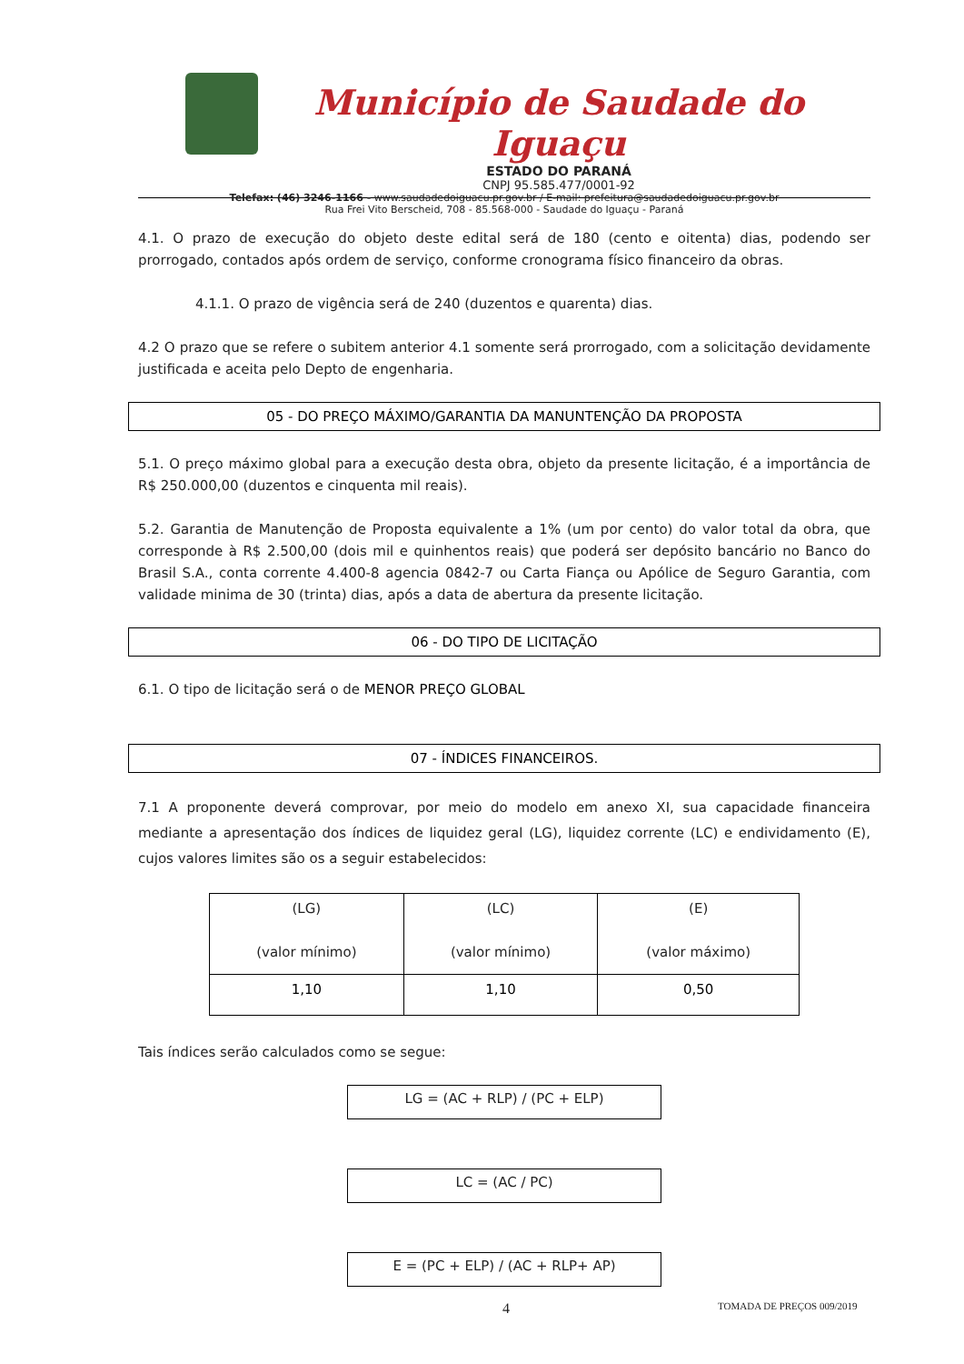Município de Saudade do Iguaçu
ESTADO DO PARANÁ
CNPJ 95.585.477/0001-92
Telefax: (46) 3246-1166 - www.saudadedoiguacu.pr.gov.br / E-mail: prefeitura@saudadedoiguacu.pr.gov.br
Rua Frei Vito Berscheid, 708 - 85.568-000 - Saudade do Iguaçu - Paraná
4.1. O prazo de execução do objeto deste edital será de 180 (cento e oitenta) dias, podendo ser prorrogado, contados após ordem de serviço, conforme cronograma físico financeiro da obras.
4.1.1. O prazo de vigência será de 240 (duzentos e quarenta) dias.
4.2 O prazo que se refere o subitem anterior 4.1 somente será prorrogado, com a solicitação devidamente justificada e aceita pelo Depto de engenharia.
05 - DO PREÇO MÁXIMO/GARANTIA DA MANUNTENÇÃO DA PROPOSTA
5.1. O preço máximo global para a execução desta obra, objeto da presente licitação, é a importância de R$ 250.000,00 (duzentos e cinquenta mil reais).
5.2. Garantia de Manutenção de Proposta equivalente a 1% (um por cento) do valor total da obra, que corresponde à R$ 2.500,00 (dois mil e quinhentos reais) que poderá ser depósito bancário no Banco do Brasil S.A., conta corrente 4.400-8 agencia 0842-7 ou Carta Fiança ou Apólice de Seguro Garantia, com validade minima de 30 (trinta) dias, após a data de abertura da presente licitação.
06 - DO TIPO DE LICITAÇÃO
6.1. O tipo de licitação será o de MENOR PREÇO GLOBAL
07 - ÍNDICES FINANCEIROS.
7.1 A proponente deverá comprovar, por meio do modelo em anexo XI, sua capacidade financeira mediante a apresentação dos índices de liquidez geral (LG), liquidez corrente (LC) e endividamento (E), cujos valores limites são os a seguir estabelecidos:
| (LG) (valor mínimo) | (LC) (valor mínimo) | (E) (valor máximo) |
| 1,10 | 1,10 | 0,50 |
Tais índices serão calculados como se segue:
LG = (AC + RLP) / (PC + ELP)
LC = (AC / PC)
E = (PC + ELP) / (AC + RLP+ AP)
4 TOMADA DE PREÇOS 009/2019